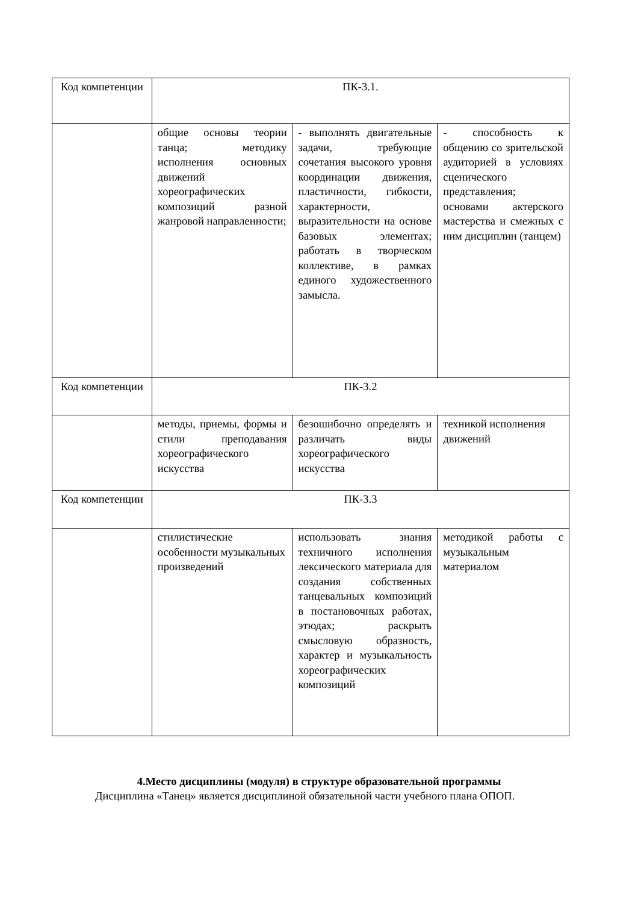| Код компетенции | ПК-3.1. | | |
| | общие основы теории танца; методику исполнения основных движений хореографических композиций разной жанровой направленности; | - выполнять двигательные задачи, требующие сочетания высокого уровня координации движения, пластичности, гибкости, характерности, выразительности на основе базовых элементах; работать в творческом коллективе, в рамках единого художественного замысла. | - способность к общению со зрительской аудиторией в условиях сценического представления; основами актерского мастерства и смежных с ним дисциплин (танцем) |
| Код компетенции | ПК-3.2 | | |
| | методы, приемы, формы и стили преподавания хореографического искусства | безошибочно определять и различать виды хореографического искусства | техникой исполнения движений |
| Код компетенции | ПК-3.3 | | |
| | стилистические особенности музыкальных произведений | использовать знания техничного исполнения лексического материала для создания собственных танцевальных композиций в постановочных работах, этюдах; раскрыть смысловую образность, характер и музыкальность хореографических композиций | методикой работы с музыкальным материалом |
4.Место дисциплины (модуля) в структуре образовательной программы
Дисциплина «Танец» является дисциплиной обязательной части учебного плана ОПОП.